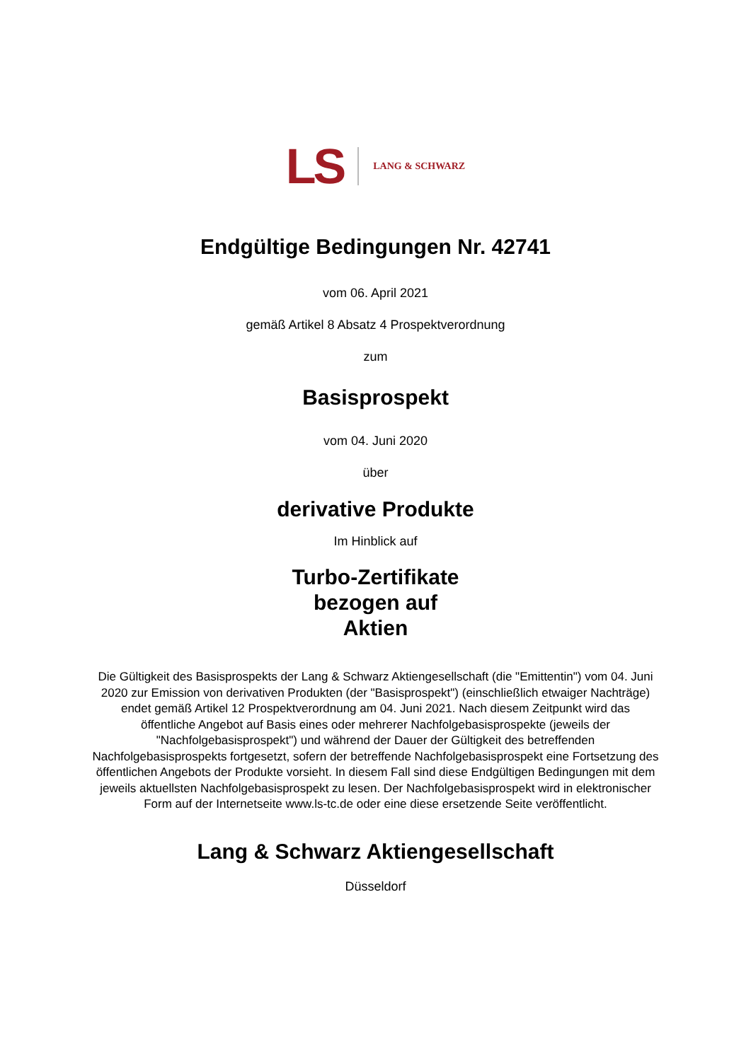LS LANG & SCHWARZ
Endgültige Bedingungen Nr. 42741
vom 06. April 2021
gemäß Artikel 8 Absatz 4 Prospektverordnung
zum
Basisprospekt
vom 04. Juni 2020
über
derivative Produkte
Im Hinblick auf
Turbo-Zertifikate
bezogen auf
Aktien
Die Gültigkeit des Basisprospekts der Lang & Schwarz Aktiengesellschaft (die "Emittentin") vom 04. Juni 2020 zur Emission von derivativen Produkten (der "Basisprospekt") (einschließlich etwaiger Nachträge) endet gemäß Artikel 12 Prospektverordnung am 04. Juni 2021. Nach diesem Zeitpunkt wird das öffentliche Angebot auf Basis eines oder mehrerer Nachfolgebasisprospekte (jeweils der "Nachfolgebasisprospekt") und während der Dauer der Gültigkeit des betreffenden Nachfolgebasisprospekts fortgesetzt, sofern der betreffende Nachfolgebasisprospekt eine Fortsetzung des öffentlichen Angebots der Produkte vorsieht. In diesem Fall sind diese Endgültigen Bedingungen mit dem jeweils aktuellsten Nachfolgebasisprospekt zu lesen. Der Nachfolgebasisprospekt wird in elektronischer Form auf der Internetseite www.ls-tc.de oder eine diese ersetzende Seite veröffentlicht.
Lang & Schwarz Aktiengesellschaft
Düsseldorf